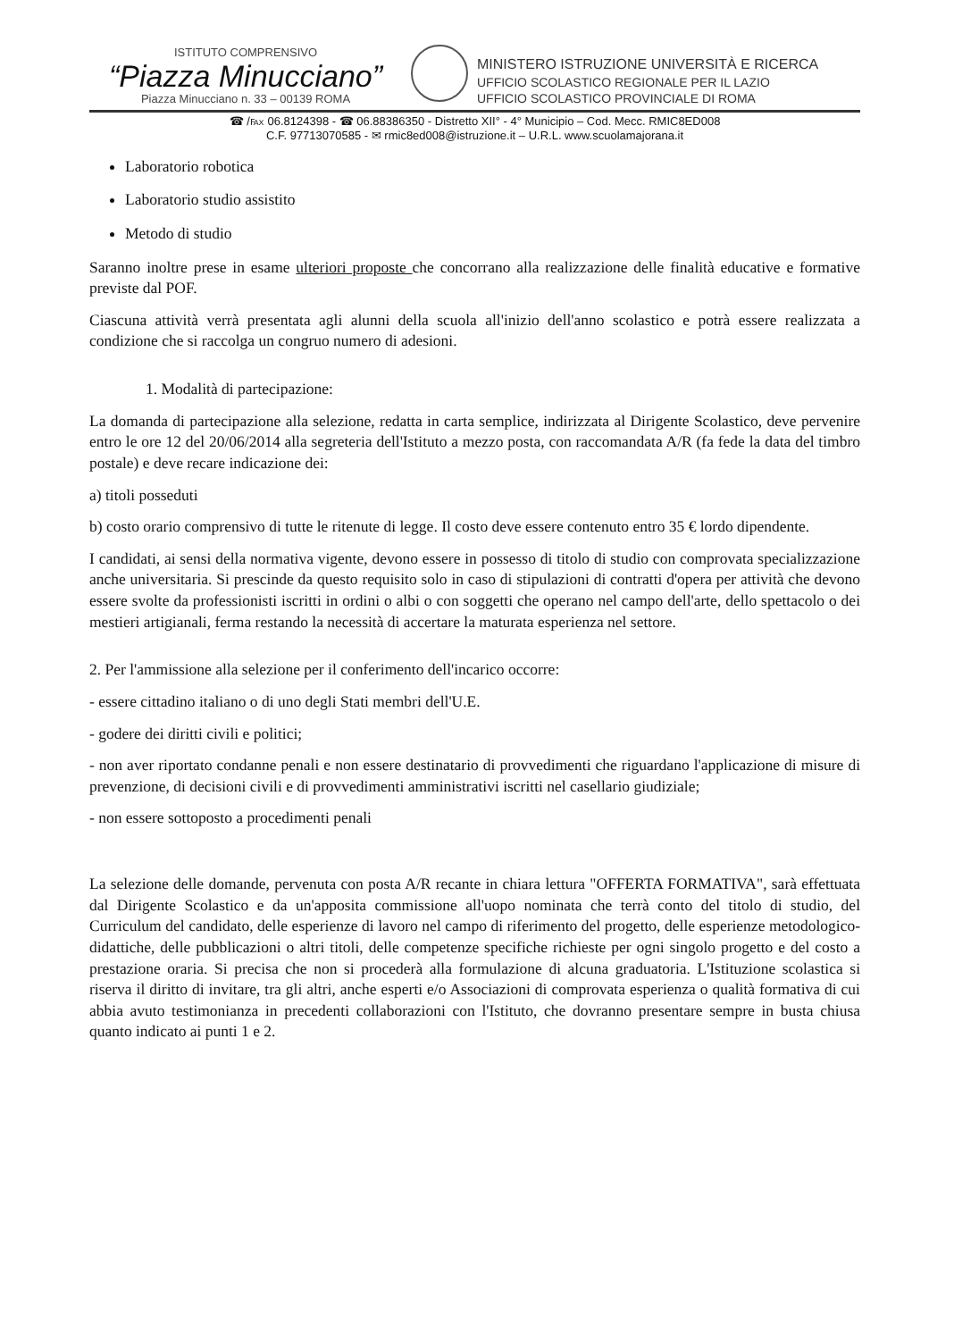ISTITUTO COMPRENSIVO
“Piazza Minucciano”
Piazza Minucciano n. 33 – 00139 ROMA
MINISTERO ISTRUZIONE UNIVERSITÀ E RICERCA
UFFICIO SCOLASTICO REGIONALE PER IL LAZIO
UFFICIO SCOLASTICO PROVINCIALE DI ROMA
☎ /℻ 06.8124398 - ☎ 06.88386350 - Distretto XII° - 4° Municipio – Cod. Mecc. RMIC8ED008
C.F. 97713070585 - ✉ rmic8ed008@istruzione.it – U.R.L. www.scuolamajorana.it
Laboratorio robotica
Laboratorio studio assistito
Metodo di studio
Saranno inoltre prese in esame ulteriori proposte che concorrano alla realizzazione delle finalità educative e formative previste dal POF.
Ciascuna attività verrà presentata agli alunni della scuola all'inizio dell'anno scolastico e potrà essere realizzata a condizione che si raccolga un congruo numero di adesioni.
1. Modalità di partecipazione:
La domanda di partecipazione alla selezione, redatta in carta semplice, indirizzata al Dirigente Scolastico, deve pervenire entro le ore 12 del 20/06/2014 alla segreteria dell'Istituto a mezzo posta, con raccomandata A/R (fa fede la data del timbro postale) e deve recare indicazione dei:
a) titoli posseduti
b) costo orario comprensivo di tutte le ritenute di legge. Il costo deve essere contenuto entro 35 € lordo dipendente.
I candidati, ai sensi della normativa vigente, devono essere in possesso di titolo di studio con comprovata specializzazione anche universitaria. Si prescinde da questo requisito solo in caso di stipulazioni di contratti d'opera per attività che devono essere svolte da professionisti iscritti in ordini o albi o con soggetti che operano nel campo dell'arte, dello spettacolo o dei mestieri artigianali, ferma restando la necessità di accertare la maturata esperienza nel settore.
2. Per l'ammissione alla selezione per il conferimento dell'incarico occorre:
- essere cittadino italiano o di uno degli Stati membri dell'U.E.
- godere dei diritti civili e politici;
- non aver riportato condanne penali e non essere destinatario di provvedimenti che riguardano l'applicazione di misure di prevenzione, di decisioni civili e di provvedimenti amministrativi iscritti nel casellario giudiziale;
- non essere sottoposto a procedimenti penali
La selezione delle domande, pervenuta con posta A/R recante in chiara lettura "OFFERTA FORMATIVA", sarà effettuata dal Dirigente Scolastico e da un'apposita commissione all'uopo nominata che terrà conto del titolo di studio, del Curriculum del candidato, delle esperienze di lavoro nel campo di riferimento del progetto, delle esperienze metodologico-didattiche, delle pubblicazioni o altri titoli, delle competenze specifiche richieste per ogni singolo progetto e del costo a prestazione oraria. Si precisa che non si procederà alla formulazione di alcuna graduatoria. L'Istituzione scolastica si riserva il diritto di invitare, tra gli altri, anche esperti e/o Associazioni di comprovata esperienza o qualità formativa di cui abbia avuto testimonianza in precedenti collaborazioni con l'Istituto, che dovranno presentare sempre in busta chiusa quanto indicato ai punti 1 e 2.